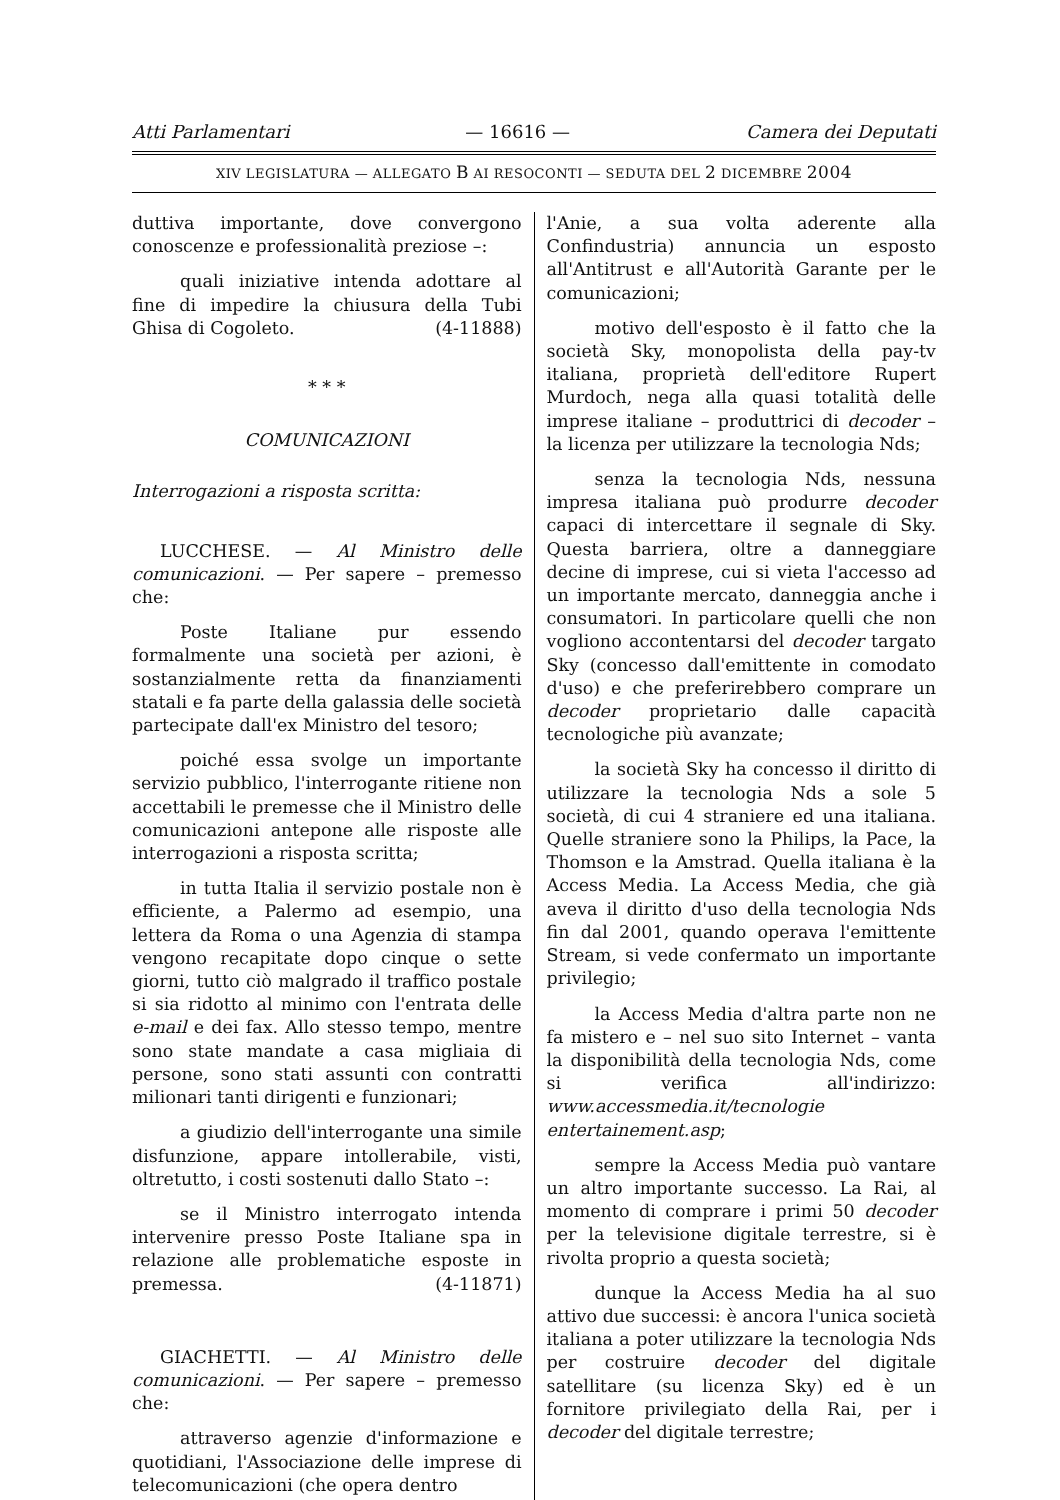Atti Parlamentari — 16616 — Camera dei Deputati
XIV LEGISLATURA — ALLEGATO B AI RESOCONTI — SEDUTA DEL 2 DICEMBRE 2004
duttiva importante, dove convergono conoscenze e professionalità preziose –:
quali iniziative intenda adottare al fine di impedire la chiusura della Tubi Ghisa di Cogoleto. (4-11888)
* * *
COMUNICAZIONI
Interrogazioni a risposta scritta:
LUCCHESE. — Al Ministro delle comunicazioni. — Per sapere – premesso che:
Poste Italiane pur essendo formalmente una società per azioni, è sostanzialmente retta da finanziamenti statali e fa parte della galassia delle società partecipate dall'ex Ministro del tesoro;
poiché essa svolge un importante servizio pubblico, l'interrogante ritiene non accettabili le premesse che il Ministro delle comunicazioni antepone alle risposte alle interrogazioni a risposta scritta;
in tutta Italia il servizio postale non è efficiente, a Palermo ad esempio, una lettera da Roma o una Agenzia di stampa vengono recapitate dopo cinque o sette giorni, tutto ciò malgrado il traffico postale si sia ridotto al minimo con l'entrata delle e-mail e dei fax. Allo stesso tempo, mentre sono state mandate a casa migliaia di persone, sono stati assunti con contratti milionari tanti dirigenti e funzionari;
a giudizio dell'interrogante una simile disfunzione, appare intollerabile, visti, oltretutto, i costi sostenuti dallo Stato –:
se il Ministro interrogato intenda intervenire presso Poste Italiane spa in relazione alle problematiche esposte in premessa. (4-11871)
GIACHETTI. — Al Ministro delle comunicazioni. — Per sapere – premesso che:
attraverso agenzie d'informazione e quotidiani, l'Associazione delle imprese di telecomunicazioni (che opera dentro
l'Anie, a sua volta aderente alla Confindustria) annuncia un esposto all'Antitrust e all'Autorità Garante per le comunicazioni;
motivo dell'esposto è il fatto che la società Sky, monopolista della pay-tv italiana, proprietà dell'editore Rupert Murdoch, nega alla quasi totalità delle imprese italiane – produttrici di decoder – la licenza per utilizzare la tecnologia Nds;
senza la tecnologia Nds, nessuna impresa italiana può produrre decoder capaci di intercettare il segnale di Sky. Questa barriera, oltre a danneggiare decine di imprese, cui si vieta l'accesso ad un importante mercato, danneggia anche i consumatori. In particolare quelli che non vogliono accontentarsi del decoder targato Sky (concesso dall'emittente in comodato d'uso) e che preferirebbero comprare un decoder proprietario dalle capacità tecnologiche più avanzate;
la società Sky ha concesso il diritto di utilizzare la tecnologia Nds a sole 5 società, di cui 4 straniere ed una italiana. Quelle straniere sono la Philips, la Pace, la Thomson e la Amstrad. Quella italiana è la Access Media. La Access Media, che già aveva il diritto d'uso della tecnologia Nds fin dal 2001, quando operava l'emittente Stream, si vede confermato un importante privilegio;
la Access Media d'altra parte non ne fa mistero e – nel suo sito Internet – vanta la disponibilità della tecnologia Nds, come si verifica all'indirizzo: www.accessmedia.it/tecnologie entertainement.asp;
sempre la Access Media può vantare un altro importante successo. La Rai, al momento di comprare i primi 50 decoder per la televisione digitale terrestre, si è rivolta proprio a questa società;
dunque la Access Media ha al suo attivo due successi: è ancora l'unica società italiana a poter utilizzare la tecnologia Nds per costruire decoder del digitale satellitare (su licenza Sky) ed è un fornitore privilegiato della Rai, per i decoder del digitale terrestre;